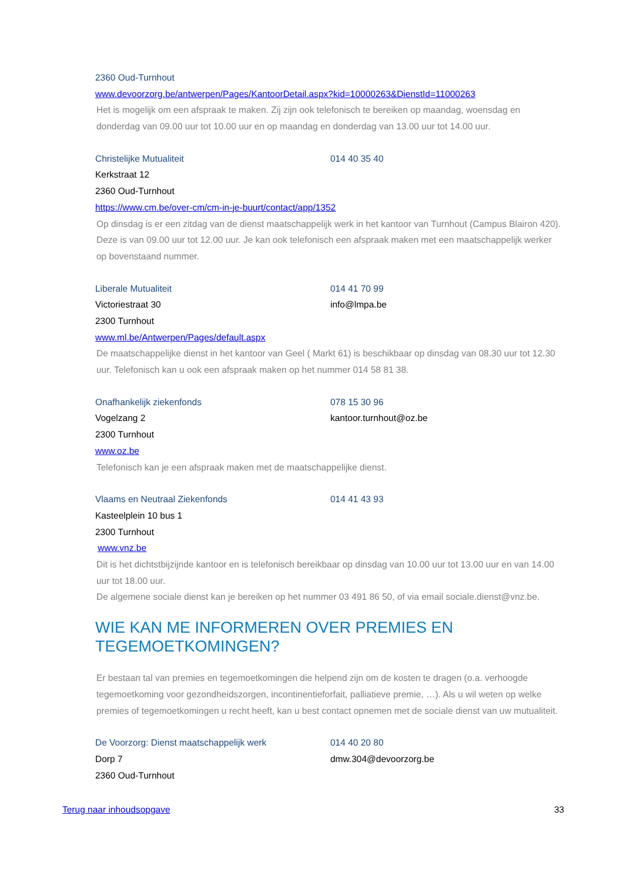2360 Oud-Turnhout
www.devoorzorg.be/antwerpen/Pages/KantoorDetail.aspx?kid=10000263&DienstId=11000263
Het is mogelijk om een afspraak te maken. Zij zijn ook telefonisch te bereiken op maandag, woensdag en donderdag van 09.00 uur tot 10.00 uur en op maandag en donderdag van 13.00 uur tot 14.00 uur.
Christelijke Mutualiteit 014 40 35 40
Kerkstraat 12
2360 Oud-Turnhout
https://www.cm.be/over-cm/cm-in-je-buurt/contact/app/1352
Op dinsdag is er een zitdag van de dienst maatschappelijk werk in het kantoor van Turnhout (Campus Blairon 420). Deze is van 09.00 uur tot 12.00 uur. Je kan ook telefonisch een afspraak maken met een maatschappelijk werker op bovenstaand nummer.
Liberale Mutualiteit 014 41 70 99
Victoriestraat 30 info@lmpa.be
2300 Turnhout
www.ml.be/Antwerpen/Pages/default.aspx
De maatschappelijke dienst in het kantoor van Geel ( Markt 61) is beschikbaar op dinsdag van 08.30 uur tot 12.30 uur. Telefonisch kan u ook een afspraak maken op het nummer 014 58 81 38.
Onafhankelijk ziekenfonds 078 15 30 96
Vogelzang 2 kantoor.turnhout@oz.be
2300 Turnhout
www.oz.be
Telefonisch kan je een afspraak maken met de maatschappelijke dienst.
Vlaams en Neutraal Ziekenfonds 014 41 43 93
Kasteelplein 10 bus 1
2300 Turnhout
www.vnz.be
Dit is het dichtstbijzijnde kantoor en is telefonisch bereikbaar op dinsdag van 10.00 uur tot 13.00 uur en van 14.00 uur tot 18.00 uur.
De algemene sociale dienst kan je bereiken op het nummer 03 491 86 50, of via email sociale.dienst@vnz.be.
WIE KAN ME INFORMEREN OVER PREMIES EN TEGEMOETKOMINGEN?
Er bestaan tal van premies en tegemoetkomingen die helpend zijn om de kosten te dragen (o.a. verhoogde tegemoetkoming voor gezondheidszorgen, incontinentieforfait, palliatieve premie, …). Als u wil weten op welke premies of tegemoetkomingen u recht heeft, kan u best contact opnemen met de sociale dienst van uw mutualiteit.
De Voorzorg: Dienst maatschappelijk werk 014 40 20 80
Dorp 7 dmw.304@devoorzorg.be
2360 Oud-Turnhout
Terug naar inhoudsopgave 33